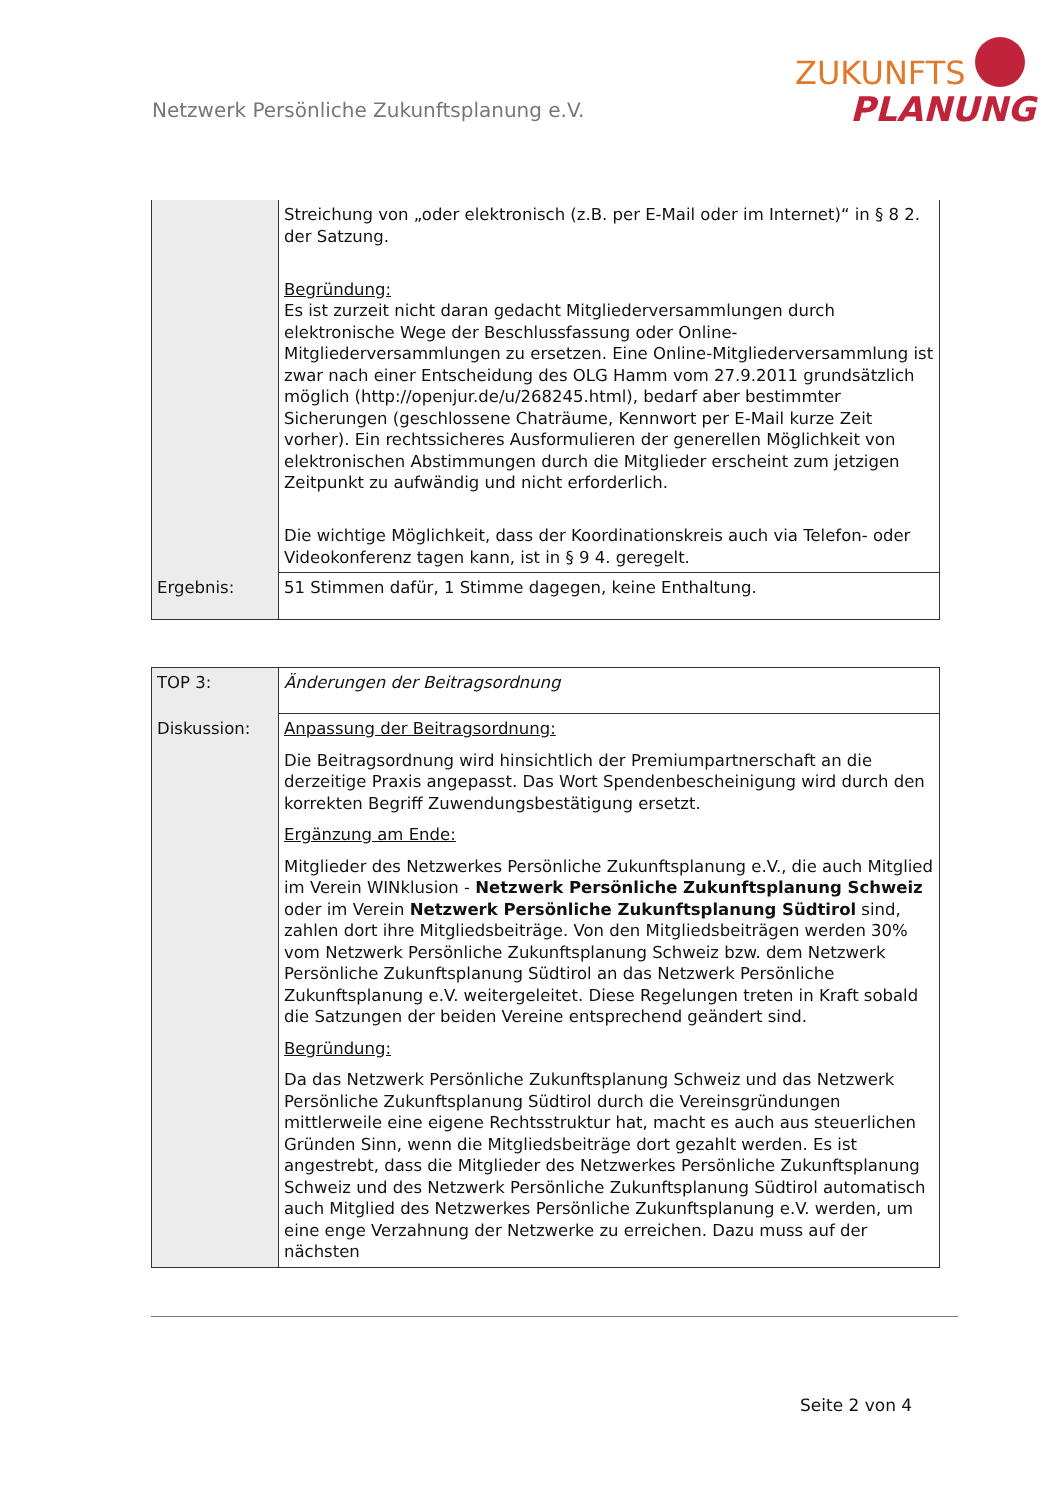Netzwerk Persönliche Zukunftsplanung e.V.
ZUKUNFTS
PLANUNG
| | Streichung von „oder elektronisch (z.B. per E-Mail oder im Internet)“ in § 8 2. der Satzung. Begründung: Es ist zurzeit nicht daran gedacht Mitgliederversammlungen durch elektronische Wege der Beschlussfassung oder Online-Mitgliederversammlungen zu ersetzen. Eine Online-Mitgliederversammlung ist zwar nach einer Entscheidung des OLG Hamm vom 27.9.2011 grundsätzlich möglich (http://openjur.de/u/268245.html), bedarf aber bestimmter Sicherungen (geschlossene Chaträume, Kennwort per E-Mail kurze Zeit vorher). Ein rechtssicheres Ausformulieren der generellen Möglichkeit von elektronischen Abstimmungen durch die Mitglieder erscheint zum jetzigen Zeitpunkt zu aufwändig und nicht erforderlich. Die wichtige Möglichkeit, dass der Koordinationskreis auch via Telefon- oder Videokonferenz tagen kann, ist in § 9 4. geregelt. |
| Ergebnis: | 51 Stimmen dafür, 1 Stimme dagegen, keine Enthaltung. |
| TOP 3: | Änderungen der Beitragsordnung |
| Diskussion: | Anpassung der Beitragsordnung: Die Beitragsordnung wird hinsichtlich der Premiumpartnerschaft an die derzeitige Praxis angepasst. Das Wort Spendenbescheinigung wird durch den korrekten Begriff Zuwendungsbestätigung ersetzt. Ergänzung am Ende: Mitglieder des Netzwerkes Persönliche Zukunftsplanung e.V., die auch Mitglied im Verein WINklusion - Netzwerk Persönliche Zukunftsplanung Schweiz oder im Verein Netzwerk Persönliche Zukunftsplanung Südtirol sind, zahlen dort ihre Mitgliedsbeiträge. Von den Mitgliedsbeiträgen werden 30% vom Netzwerk Persönliche Zukunftsplanung Schweiz bzw. dem Netzwerk Persönliche Zukunftsplanung Südtirol an das Netzwerk Persönliche Zukunftsplanung e.V. weitergeleitet. Diese Regelungen treten in Kraft sobald die Satzungen der beiden Vereine entsprechend geändert sind. Begründung: Da das Netzwerk Persönliche Zukunftsplanung Schweiz und das Netzwerk Persönliche Zukunftsplanung Südtirol durch die Vereinsgründungen mittlerweile eine eigene Rechtsstruktur hat, macht es auch aus steuerlichen Gründen Sinn, wenn die Mitgliedsbeiträge dort gezahlt werden. Es ist angestrebt, dass die Mitglieder des Netzwerkes Persönliche Zukunftsplanung Schweiz und des Netzwerk Persönliche Zukunftsplanung Südtirol automatisch auch Mitglied des Netzwerkes Persönliche Zukunftsplanung e.V. werden, um eine enge Verzahnung der Netzwerke zu erreichen. Dazu muss auf der nächsten |
Seite 2 von 4